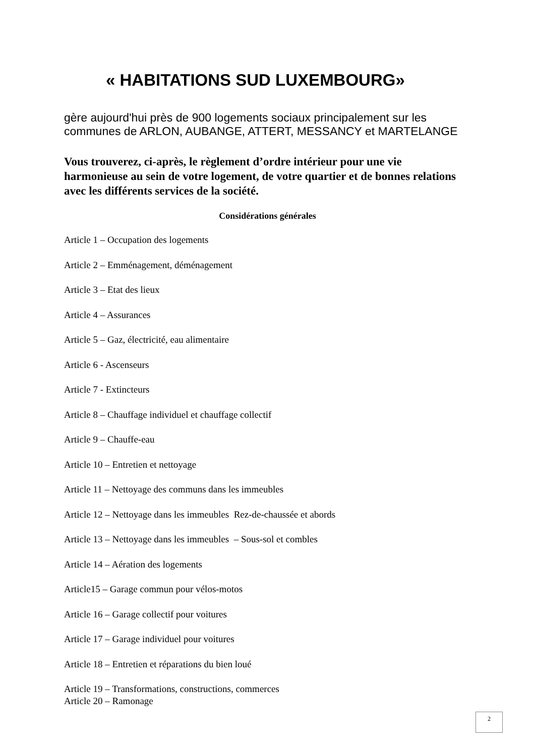« HABITATIONS SUD LUXEMBOURG»
gère aujourd'hui près de 900 logements sociaux principalement sur les
communes de ARLON, AUBANGE, ATTERT, MESSANCY et MARTELANGE
Vous trouverez, ci-après, le règlement d’ordre intérieur pour une vie harmonieuse au sein de votre logement, de votre quartier et de bonnes relations avec les différents services de la société.
Considérations générales
Article 1 – Occupation des logements
Article 2 – Emménagement, déménagement
Article 3 – Etat des lieux
Article 4 – Assurances
Article 5 – Gaz, électricité, eau alimentaire
Article 6 - Ascenseurs
Article 7 - Extincteurs
Article 8 – Chauffage individuel et chauffage collectif
Article 9 – Chauffe-eau
Article 10 – Entretien et nettoyage
Article 11 – Nettoyage des communs dans les immeubles
Article 12 – Nettoyage dans les immeubles Rez-de-chaussée et abords
Article 13 – Nettoyage dans les immeubles – Sous-sol et combles
Article 14 – Aération des logements
Article15 – Garage commun pour vélos-motos
Article 16 – Garage collectif pour voitures
Article 17 – Garage individuel pour voitures
Article 18 – Entretien et réparations du bien loué
Article 19 – Transformations, constructions, commerces
Article 20 – Ramonage
2